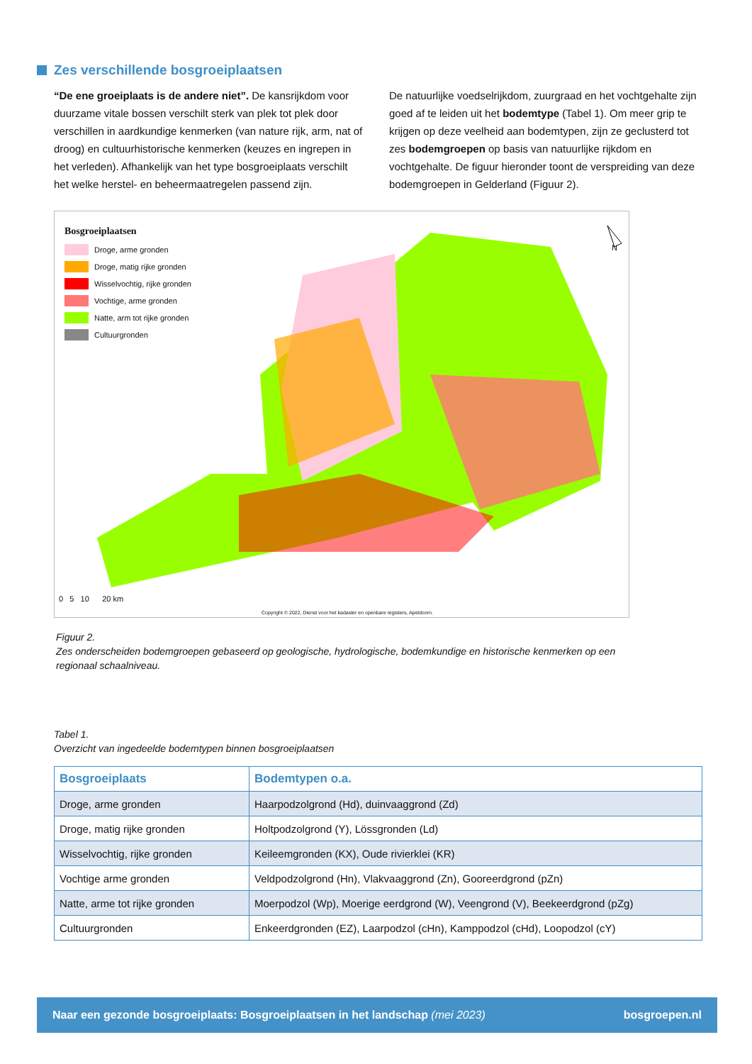Zes verschillende bosgroeiplaatsen
“De ene groeiplaats is de andere niet”. De kansrijkdom voor duurzame vitale bossen verschilt sterk van plek tot plek door verschillen in aardkundige kenmerken (van nature rijk, arm, nat of droog) en cultuurhistorische kenmerken (keuzes en ingrepen in het verleden). Afhankelijk van het type bosgroeiplaats verschilt het welke herstel- en beheermaatregelen passend zijn.
De natuurlijke voedselrijkdom, zuurgraad en het vochtgehalte zijn goed af te leiden uit het bodemtype (Tabel 1). Om meer grip te krijgen op deze veelheid aan bodemtypen, zijn ze geclusterd tot zes bodemgroepen op basis van natuurlijke rijkdom en vochtgehalte. De figuur hieronder toont de verspreiding van deze bodemgroepen in Gelderland (Figuur 2).
N
Bosgroeiplaatsen
Droge, arme gronden
Droge, matig rijke gronden
Wisselvochtig, rijke gronden
Vochtige, arme gronden
Natte, arm tot rijke gronden
Cultuurgronden
0 5 10 20 km
Copyright © 2022, Dienst voor het kadaster en openbare registers, Apeldoorn.
Figuur 2.
Zes onderscheiden bodemgroepen gebaseerd op geologische, hydrologische, bodemkundige en historische kenmerken op een regionaal schaalniveau.
Tabel 1.
Overzicht van ingedeelde bodemtypen binnen bosgroeiplaatsen
| Bosgroeiplaats | Bodemtypen o.a. |
| --- | --- |
| Droge, arme gronden | Haarpodzolgrond (Hd), duinvaaggrond (Zd) |
| Droge, matig rijke gronden | Holtpodzolgrond (Y), Lössgronden (Ld) |
| Wisselvochtig, rijke gronden | Keileemgronden (KX), Oude rivierklei (KR) |
| Vochtige arme gronden | Veldpodzolgrond (Hn), Vlakvaaggrond (Zn), Gooreerdgrond (pZn) |
| Natte, arme tot rijke gronden | Moerpodzol (Wp), Moerige eerdgrond (W), Veengrond (V), Beekeerdgrond (pZg) |
| Cultuurgronden | Enkeerdgronden (EZ), Laarpodzol (cHn), Kamppodzol (cHd), Loopodzol (cY) |
Naar een gezonde bosgroeiplaats: Bosgroeiplaatsen in het landschap (mei 2023) bosgroepen.nl